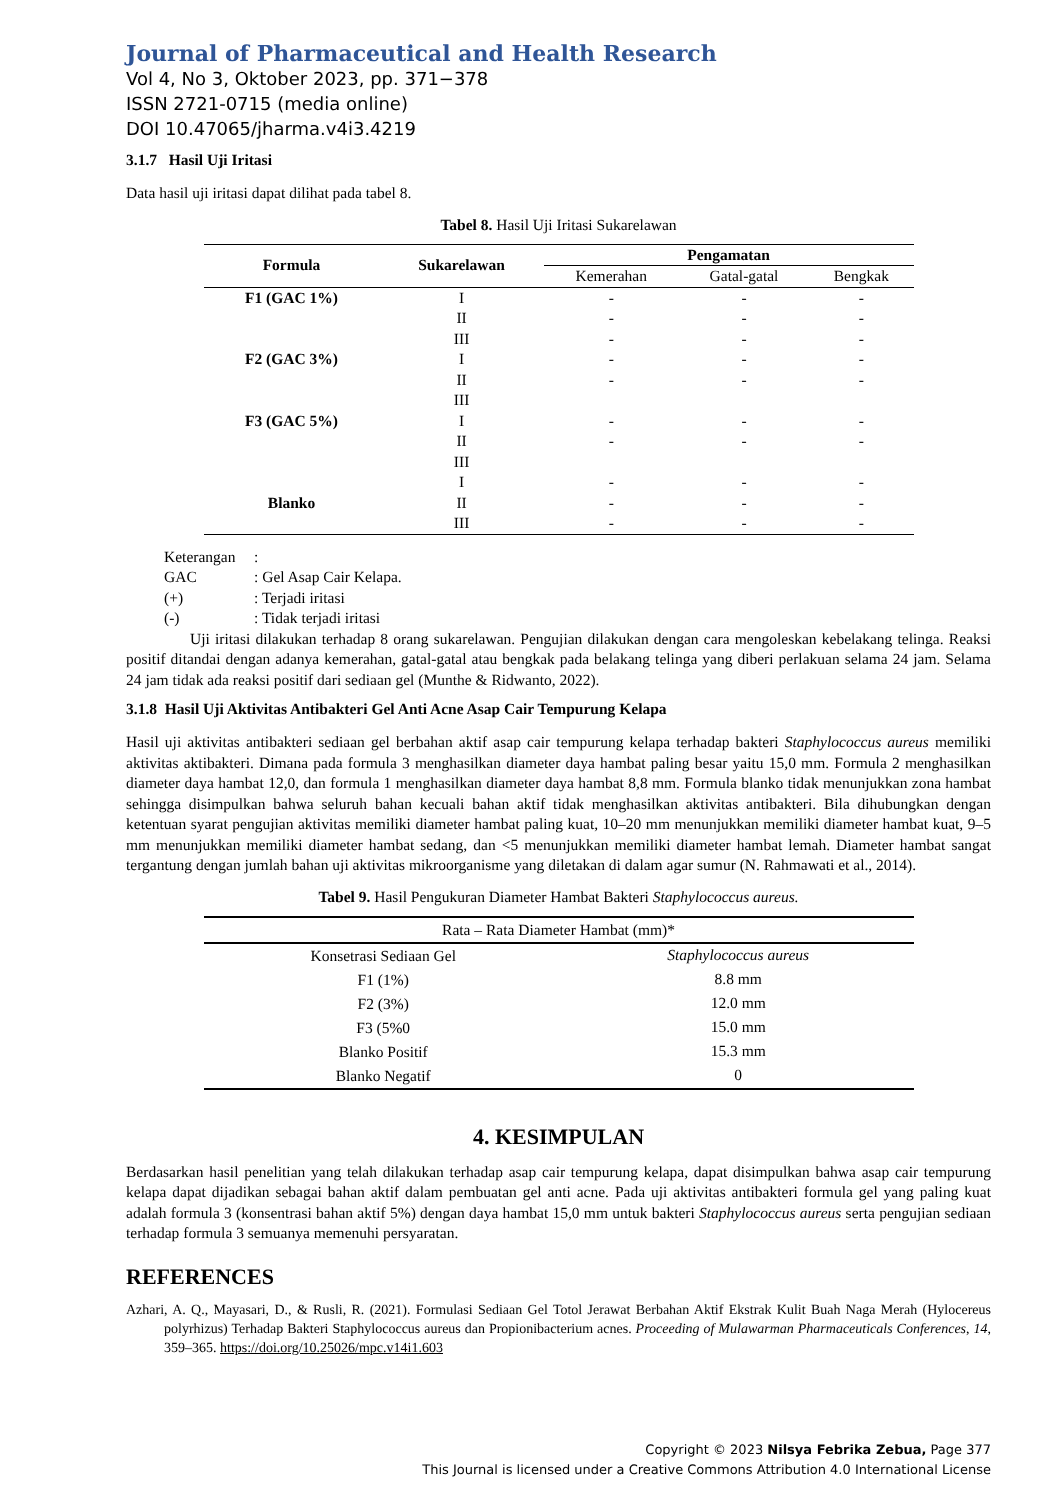Journal of Pharmaceutical and Health Research
Vol 4, No 3, Oktober 2023, pp. 371−378
ISSN 2721-0715 (media online)
DOI 10.47065/jharma.v4i3.4219
3.1.7 Hasil Uji Iritasi
Data hasil uji iritasi dapat dilihat pada tabel 8.
Tabel 8. Hasil Uji Iritasi Sukarelawan
| Formula | Sukarelawan | Pengamatan | | |
| --- | --- | --- | --- | --- |
| | | Kemerahan | Gatal-gatal | Bengkak |
| F1 (GAC 1%) | I | - | - | - |
| | II | - | - | - |
| | III | - | - | - |
| F2 (GAC 3%) | I | - | - | - |
| | II | - | - | - |
| | III | | | |
| F3 (GAC 5%) | I | - | - | - |
| | II | - | - | - |
| | III | | | |
| | I | - | - | - |
| Blanko | II | - | - | - |
| | III | - | - | - |
Keterangan:
GAC: Gel Asap Cair Kelapa.
(+): Terjadi iritasi
(-): Tidak terjadi iritasi
Uji iritasi dilakukan terhadap 8 orang sukarelawan. Pengujian dilakukan dengan cara mengoleskan kebelakang telinga. Reaksi positif ditandai dengan adanya kemerahan, gatal-gatal atau bengkak pada belakang telinga yang diberi perlakuan selama 24 jam. Selama 24 jam tidak ada reaksi positif dari sediaan gel (Munthe & Ridwanto, 2022).
3.1.8 Hasil Uji Aktivitas Antibakteri Gel Anti Acne Asap Cair Tempurung Kelapa
Hasil uji aktivitas antibakteri sediaan gel berbahan aktif asap cair tempurung kelapa terhadap bakteri Staphylococcus aureus memiliki aktivitas aktibakteri. Dimana pada formula 3 menghasilkan diameter daya hambat paling besar yaitu 15,0 mm. Formula 2 menghasilkan diameter daya hambat 12,0, dan formula 1 menghasilkan diameter daya hambat 8,8 mm. Formula blanko tidak menunjukkan zona hambat sehingga disimpulkan bahwa seluruh bahan kecuali bahan aktif tidak menghasilkan aktivitas antibakteri. Bila dihubungkan dengan ketentuan syarat pengujian aktivitas memiliki diameter hambat paling kuat, 10–20 mm menunjukkan memiliki diameter hambat kuat, 9–5 mm menunjukkan memiliki diameter hambat sedang, dan <5 menunjukkan memiliki diameter hambat lemah. Diameter hambat sangat tergantung dengan jumlah bahan uji aktivitas mikroorganisme yang diletakan di dalam agar sumur (N. Rahmawati et al., 2014).
Tabel 9. Hasil Pengukuran Diameter Hambat Bakteri Staphylococcus aureus.
| Rata – Rata Diameter Hambat (mm)* | |
| Konsetrasi Sediaan Gel | Staphylococcus aureus |
| F1 (1%) | 8.8 mm |
| F2 (3%) | 12.0 mm |
| F3 (5%0 | 15.0 mm |
| Blanko Positif | 15.3 mm |
| Blanko Negatif | 0 |
4. KESIMPULAN
Berdasarkan hasil penelitian yang telah dilakukan terhadap asap cair tempurung kelapa, dapat disimpulkan bahwa asap cair tempurung kelapa dapat dijadikan sebagai bahan aktif dalam pembuatan gel anti acne. Pada uji aktivitas antibakteri formula gel yang paling kuat adalah formula 3 (konsentrasi bahan aktif 5%) dengan daya hambat 15,0 mm untuk bakteri Staphylococcus aureus serta pengujian sediaan terhadap formula 3 semuanya memenuhi persyaratan.
REFERENCES
Azhari, A. Q., Mayasari, D., & Rusli, R. (2021). Formulasi Sediaan Gel Totol Jerawat Berbahan Aktif Ekstrak Kulit Buah Naga Merah (Hylocereus polyrhizus) Terhadap Bakteri Staphylococcus aureus dan Propionibacterium acnes. Proceeding of Mulawarman Pharmaceuticals Conferences, 14, 359–365. https://doi.org/10.25026/mpc.v14i1.603
Copyright © 2023 Nilsya Febrika Zebua, Page 377
This Journal is licensed under a Creative Commons Attribution 4.0 International License